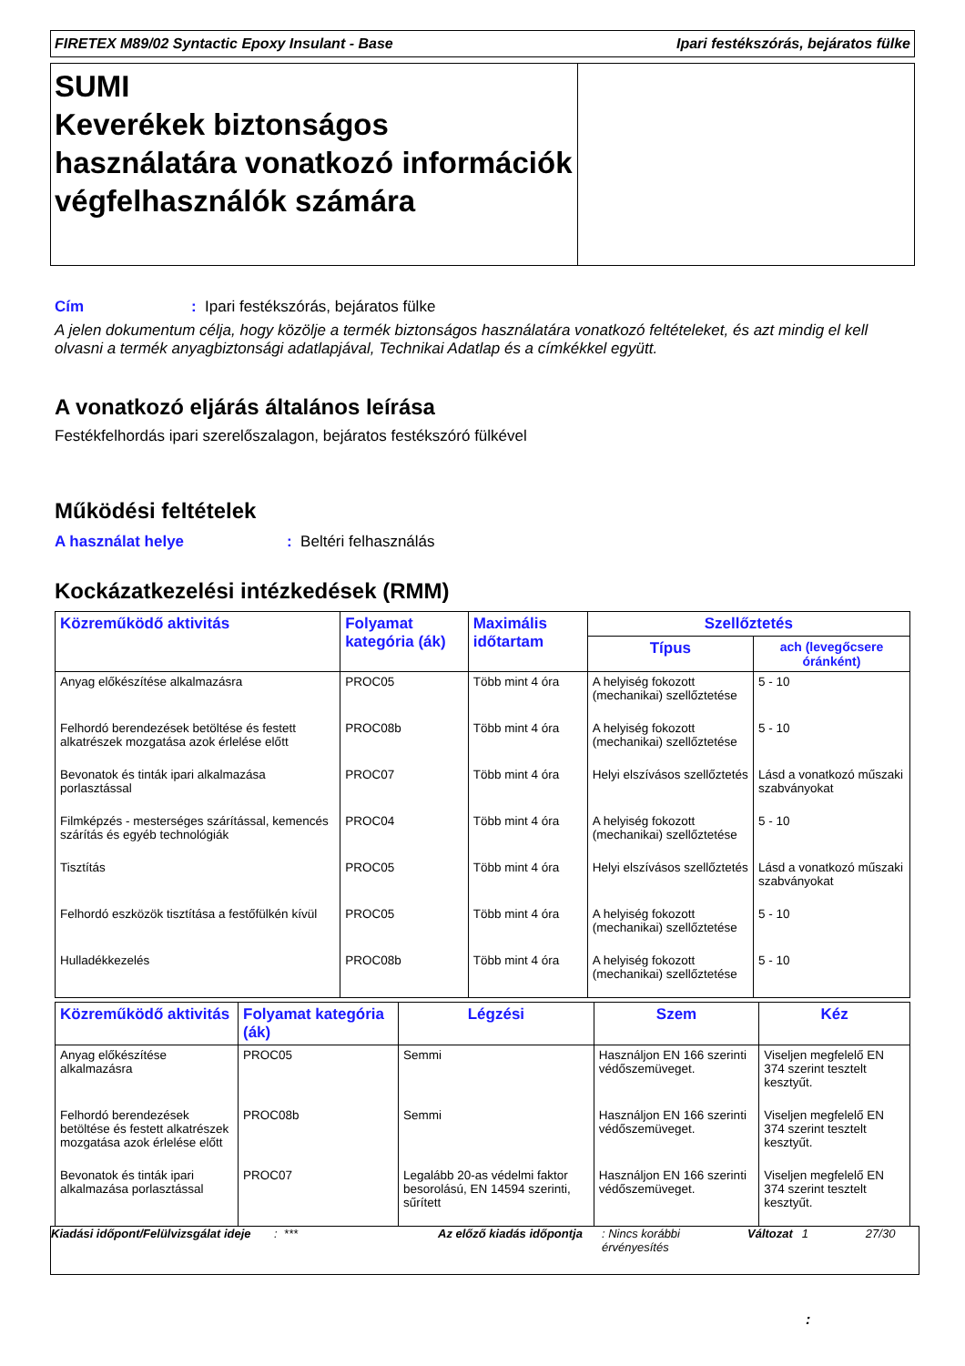FIRETEX M89/02 Syntactic Epoxy Insulant - Base Ipari festékszórás, bejáratos fülke
SUMI
Keverékek biztonságos használatára vonatkozó információk végfelhasználók számára
Cím: Ipari festékszórás, bejáratos fülke
A jelen dokumentum célja, hogy közölje a termék biztonságos használatára vonatkozó feltételeket, és azt mindig el kell olvasni a termék anyagbiztonsági adatlapjával, Technikai Adatlap és a címkékkel együtt.
A vonatkozó eljárás általános leírása
Festékfelhordás ipari szerelőszalagon, bejáratos festékszóró fülkével
Működési feltételek
A használat helye: Beltéri felhasználás
Kockázatkezelési intézkedések (RMM)
| Közreműködő aktivitás | Folyamat kategória (ák) | Maximális időtartam | Szellőztetés | |
| --- | --- | --- | --- | --- |
| | | | Típus | ach (levegőcsere óránként) |
| Anyag előkészítése alkalmazásra | PROC05 | Több mint 4 óra | A helyiség fokozott (mechanikai) szellőztetése | 5 - 10 |
| Felhordó berendezések betöltése és festett alkatrészek mozgatása azok érlelése előtt | PROC08b | Több mint 4 óra | A helyiség fokozott (mechanikai) szellőztetése | 5 - 10 |
| Bevonatok és tinták ipari alkalmazása porlasztással | PROC07 | Több mint 4 óra | Helyi elszívásos szellőztetés | Lásd a vonatkozó műszaki szabványokat |
| Filmképzés - mesterséges szárítással, kemencés szárítás és egyéb technológiák | PROC04 | Több mint 4 óra | A helyiség fokozott (mechanikai) szellőztetése | 5 - 10 |
| Tisztítás | PROC05 | Több mint 4 óra | Helyi elszívásos szellőztetés | Lásd a vonatkozó műszaki szabványokat |
| Felhordó eszközök tisztítása a festőfülkén kívül | PROC05 | Több mint 4 óra | A helyiség fokozott (mechanikai) szellőztetése | 5 - 10 |
| Hulladékkezelés | PROC08b | Több mint 4 óra | A helyiség fokozott (mechanikai) szellőztetése | 5 - 10 |
| Közreműködő aktivitás | Folyamat kategória (ák) | Légzési | Szem | Kéz |
| --- | --- | --- | --- | --- |
| Anyag előkészítése alkalmazásra | PROC05 | Semmi | Használjon EN 166 szerinti védőszemüveget. | Viseljen megfelelő EN 374 szerint tesztelt kesztyűt. |
| Felhordó berendezések betöltése és festett alkatrészek mozgatása azok érlelése előtt | PROC08b | Semmi | Használjon EN 166 szerinti védőszemüveget. | Viseljen megfelelő EN 374 szerint tesztelt kesztyűt. |
| Bevonatok és tinták ipari alkalmazása porlasztással | PROC07 | Legalább 20-as védelmi faktor besorolású, EN 14594 szerinti, sűrített | Használjon EN 166 szerinti védőszemüveget. | Viseljen megfelelő EN 374 szerint tesztelt kesztyűt. |
Kiadási időpont/Felülvizsgálat ideje: *** Az előző kiadás időpontja: Nincs korábbi érvényesítés Változat 1 27/30
: